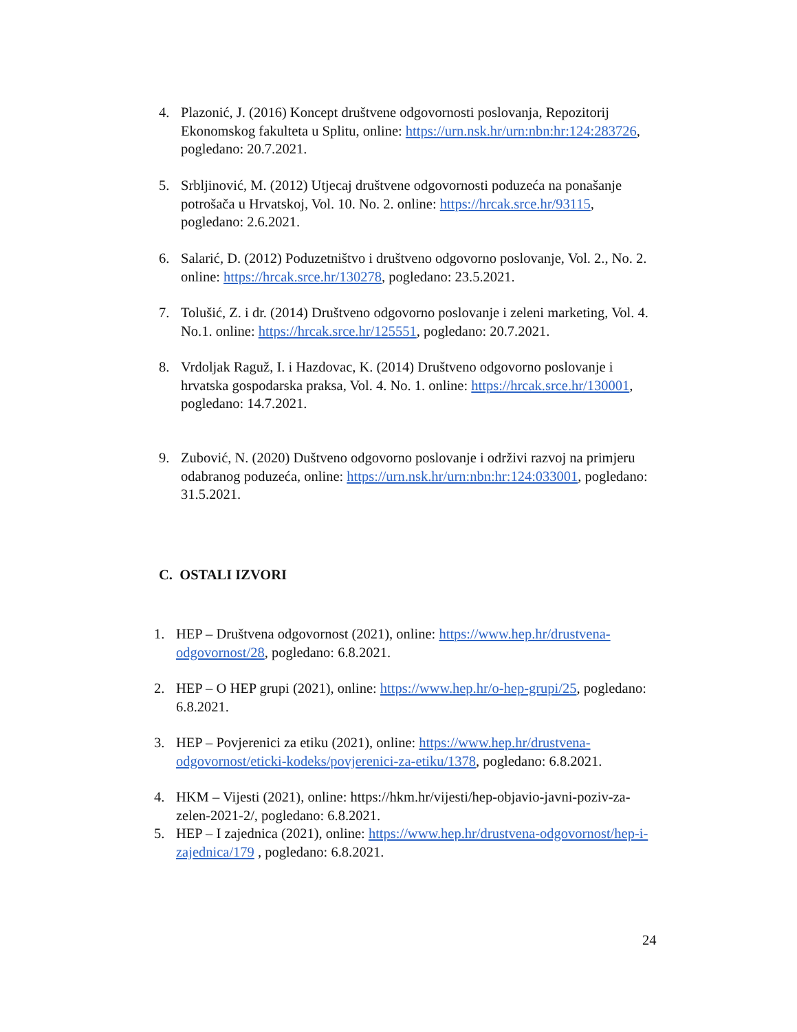4. Plazonić, J. (2016) Koncept društvene odgovornosti poslovanja, Repozitorij Ekonomskog fakulteta u Splitu, online: https://urn.nsk.hr/urn:nbn:hr:124:283726, pogledano: 20.7.2021.
5. Srbljinović, M. (2012) Utjecaj društvene odgovornosti poduzeća na ponašanje potrošača u Hrvatskoj, Vol. 10. No. 2. online: https://hrcak.srce.hr/93115, pogledano: 2.6.2021.
6. Salarić, D. (2012) Poduzetništvo i društveno odgovorno poslovanje, Vol. 2., No. 2. online: https://hrcak.srce.hr/130278, pogledano: 23.5.2021.
7. Tolušić, Z. i dr. (2014) Društveno odgovorno poslovanje i zeleni marketing, Vol. 4. No.1. online: https://hrcak.srce.hr/125551, pogledano: 20.7.2021.
8. Vrdoljak Raguž, I. i Hazdovac, K. (2014) Društveno odgovorno poslovanje i hrvatska gospodarska praksa, Vol. 4. No. 1. online: https://hrcak.srce.hr/130001, pogledano: 14.7.2021.
9. Zubović, N. (2020) Duštveno odgovorno poslovanje i održivi razvoj na primjeru odabranog poduzeća, online: https://urn.nsk.hr/urn:nbn:hr:124:033001, pogledano: 31.5.2021.
C. OSTALI IZVORI
1. HEP – Društvena odgovornost (2021), online: https://www.hep.hr/drustvena-odgovornost/28, pogledano: 6.8.2021.
2. HEP – O HEP grupi (2021), online: https://www.hep.hr/o-hep-grupi/25, pogledano: 6.8.2021.
3. HEP – Povjerenici za etiku (2021), online: https://www.hep.hr/drustvena-odgovornost/eticki-kodeks/povjerenici-za-etiku/1378, pogledano: 6.8.2021.
4. HKM – Vijesti (2021), online: https://hkm.hr/vijesti/hep-objavio-javni-poziv-za-zelen-2021-2/, pogledano: 6.8.2021.
5. HEP – I zajednica (2021), online: https://www.hep.hr/drustvena-odgovornost/hep-i-zajednica/179 , pogledano: 6.8.2021.
24